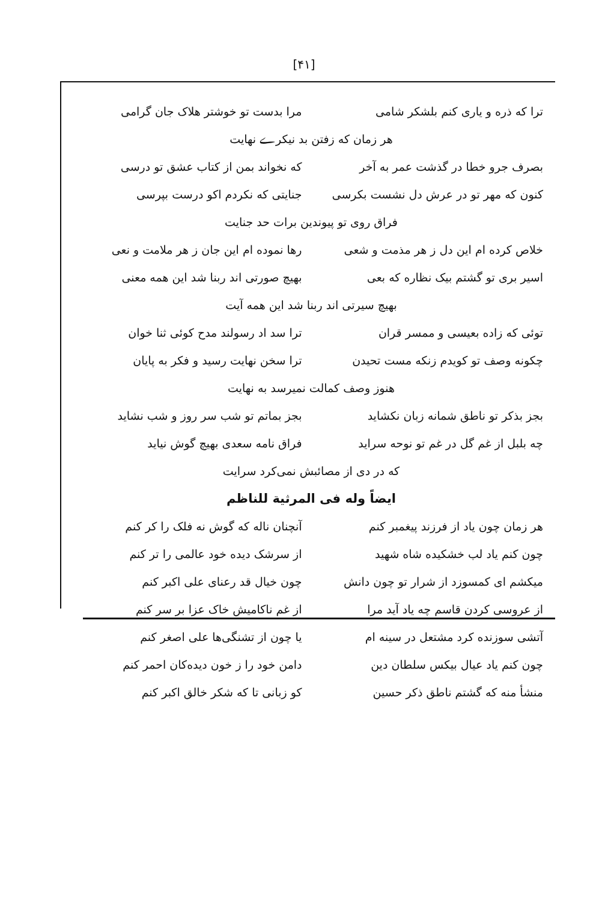[۴۱]
ترا که ذره و یاری کنم بلشکر شامی مرا بدست تو خوشتر هلاک جان گرامی
هر زمان که زفتن بد نیکرے نهایت
بصرف جرو خطا در گذشت عمر به آخر که نخواند بمن از کتاب عشق تو درسی
کنون که مهر تو در عرش دل نشست بکرسی جنایتی که نکردم اکو درست بپرسی
فراق روی تو پیوندین برات حد جنایت
خلاص کرده ام این دل ز هر مذمت و شعی رها نموده ام این جان ز هر ملامت و نعی
اسیر بری تو گشتم بیک نظاره که بعی بهیچ صورتی اند ربنا شد این همه معنی
بهیچ سیرتی اند ربنا شد این همه آیت
توئی که زاده بعیسی و ممسر قران ترا سد اد رسولند مدح کوئی ثنا خوان
چکونه وصف تو کویدم زنکه مست تحیدن ترا سخن نهایت رسید و فکر به پایان
هنوز وصف کمالت نمیرسد به نهایت
بجز بذکر تو ناطق شمانه زبان نکشاید بجز بماتم تو شب سر روز و شب نشاید
چه بلبل از غم گل در غم تو نوحه سراید فراق نامه سعدی بهیچ گوش نیاید
که در دی از مصائبش نمی‌کرد سرایت
ایضاً وله فی المرثیة للناظم
هر زمان چون یاد از فرزند پیغمبر کنم آنچنان ناله که گوش نه فلک را کر کنم
چون کنم یاد لب خشکیده شاه شهید از سرشک دیده خود عالمی را تر کنم
میکشم ای کمسوزد از شرار تو چون دانش چون خیال قد رعنای علی اکبر کنم
از عروسی کردن قاسم چه یاد آید مرا از غم ناکامیش خاک عزا بر سر کنم
آتشی سوزنده کرد مشتعل در سینه ام یا چون از تشنگی‌ها علی اصغر کنم
چون کنم یاد عیال بیکس سلطان دین دامن خود را ز خون دیده‌کان احمر کنم
منشأ منه که گشتم ناطق ذکر حسین کو زبانی تا که شکر خالق اکبر کنم